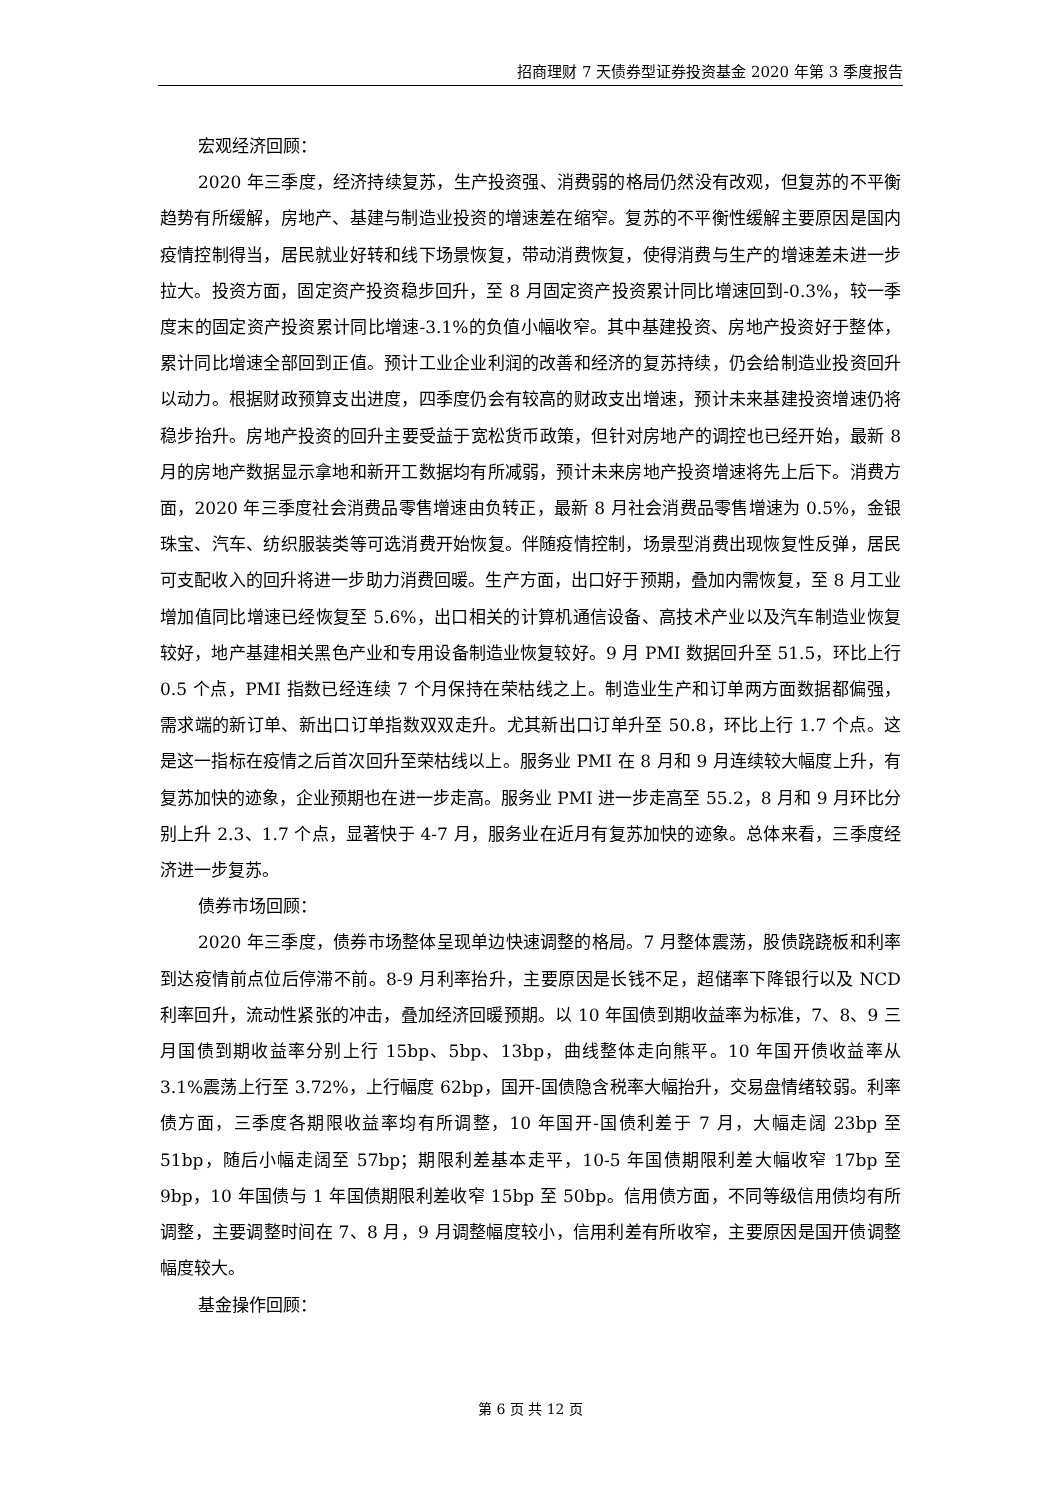招商理财 7 天债券型证券投资基金 2020 年第 3 季度报告
宏观经济回顾：
2020 年三季度，经济持续复苏，生产投资强、消费弱的格局仍然没有改观，但复苏的不平衡趋势有所缓解，房地产、基建与制造业投资的增速差在缩窄。复苏的不平衡性缓解主要原因是国内疫情控制得当，居民就业好转和线下场景恢复，带动消费恢复，使得消费与生产的增速差未进一步拉大。投资方面，固定资产投资稳步回升，至 8 月固定资产投资累计同比增速回到-0.3%，较一季度末的固定资产投资累计同比增速-3.1%的负值小幅收窄。其中基建投资、房地产投资好于整体，累计同比增速全部回到正值。预计工业企业利润的改善和经济的复苏持续，仍会给制造业投资回升以动力。根据财政预算支出进度，四季度仍会有较高的财政支出增速，预计未来基建投资增速仍将稳步抬升。房地产投资的回升主要受益于宽松货币政策，但针对房地产的调控也已经开始，最新 8 月的房地产数据显示拿地和新开工数据均有所减弱，预计未来房地产投资增速将先上后下。消费方面，2020 年三季度社会消费品零售增速由负转正，最新 8 月社会消费品零售增速为 0.5%，金银珠宝、汽车、纺织服装类等可选消费开始恢复。伴随疫情控制，场景型消费出现恢复性反弹，居民可支配收入的回升将进一步助力消费回暖。生产方面，出口好于预期，叠加内需恢复，至 8 月工业增加值同比增速已经恢复至 5.6%，出口相关的计算机通信设备、高技术产业以及汽车制造业恢复较好，地产基建相关黑色产业和专用设备制造业恢复较好。9 月 PMI 数据回升至 51.5，环比上行 0.5 个点，PMI 指数已经连续 7 个月保持在荣枯线之上。制造业生产和订单两方面数据都偏强，需求端的新订单、新出口订单指数双双走升。尤其新出口订单升至 50.8，环比上行 1.7 个点。这是这一指标在疫情之后首次回升至荣枯线以上。服务业 PMI 在 8 月和 9 月连续较大幅度上升，有复苏加快的迹象，企业预期也在进一步走高。服务业 PMI 进一步走高至 55.2，8 月和 9 月环比分别上升 2.3、1.7 个点，显著快于 4-7 月，服务业在近月有复苏加快的迹象。总体来看，三季度经济进一步复苏。
债券市场回顾：
2020 年三季度，债券市场整体呈现单边快速调整的格局。7 月整体震荡，股债跷跷板和利率到达疫情前点位后停滞不前。8-9 月利率抬升，主要原因是长钱不足，超储率下降银行以及 NCD 利率回升，流动性紧张的冲击，叠加经济回暖预期。以 10 年国债到期收益率为标准，7、8、9 三月国债到期收益率分别上行 15bp、5bp、13bp，曲线整体走向熊平。10 年国开债收益率从 3.1%震荡上行至 3.72%，上行幅度 62bp，国开-国债隐含税率大幅抬升，交易盘情绪较弱。利率债方面，三季度各期限收益率均有所调整，10 年国开-国债利差于 7 月，大幅走阔 23bp 至 51bp，随后小幅走阔至 57bp；期限利差基本走平，10-5 年国债期限利差大幅收窄 17bp 至 9bp，10 年国债与 1 年国债期限利差收窄 15bp 至 50bp。信用债方面，不同等级信用债均有所调整，主要调整时间在 7、8 月，9 月调整幅度较小，信用利差有所收窄，主要原因是国开债调整幅度较大。
基金操作回顾：
第 6 页 共 12 页